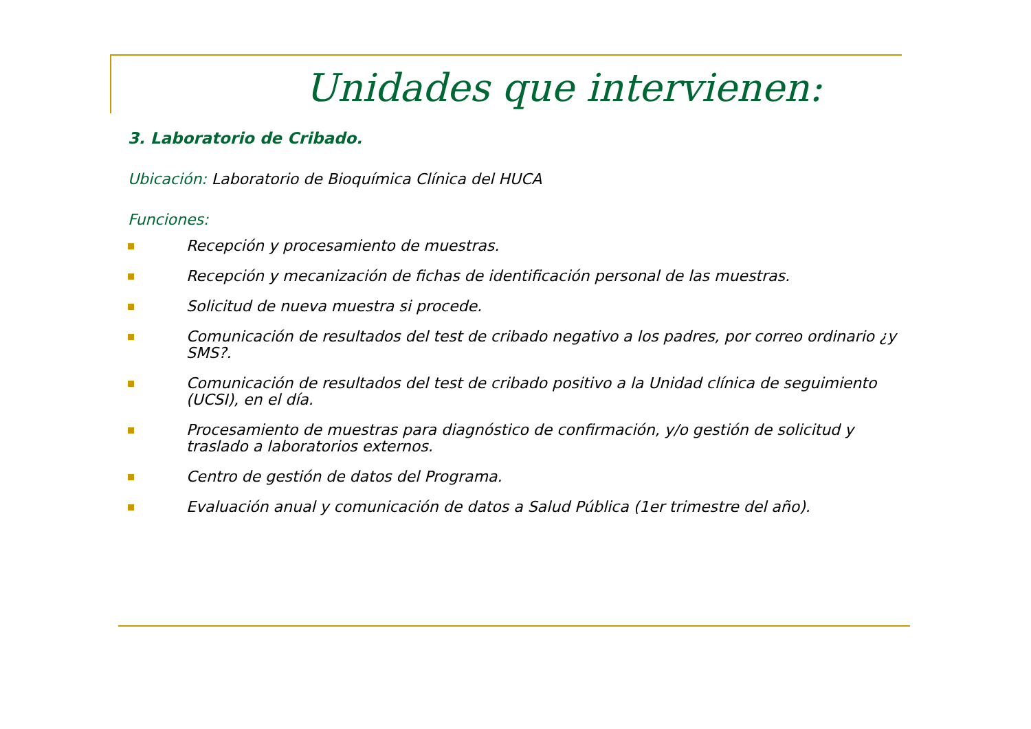Unidades que intervienen:
3. Laboratorio de Cribado.
Ubicación: Laboratorio de Bioquímica Clínica del HUCA
Funciones:
Recepción y procesamiento de muestras.
Recepción y mecanización de fichas de identificación personal de las muestras.
Solicitud de nueva muestra si procede.
Comunicación de resultados del test de cribado negativo a los padres, por correo ordinario ¿y SMS?.
Comunicación de resultados del test de cribado positivo a la Unidad clínica de seguimiento (UCSI), en el día.
Procesamiento de muestras para diagnóstico de confirmación, y/o gestión de solicitud y traslado a laboratorios externos.
Centro de gestión de datos del Programa.
Evaluación anual y comunicación de datos a Salud Pública (1er trimestre del año).